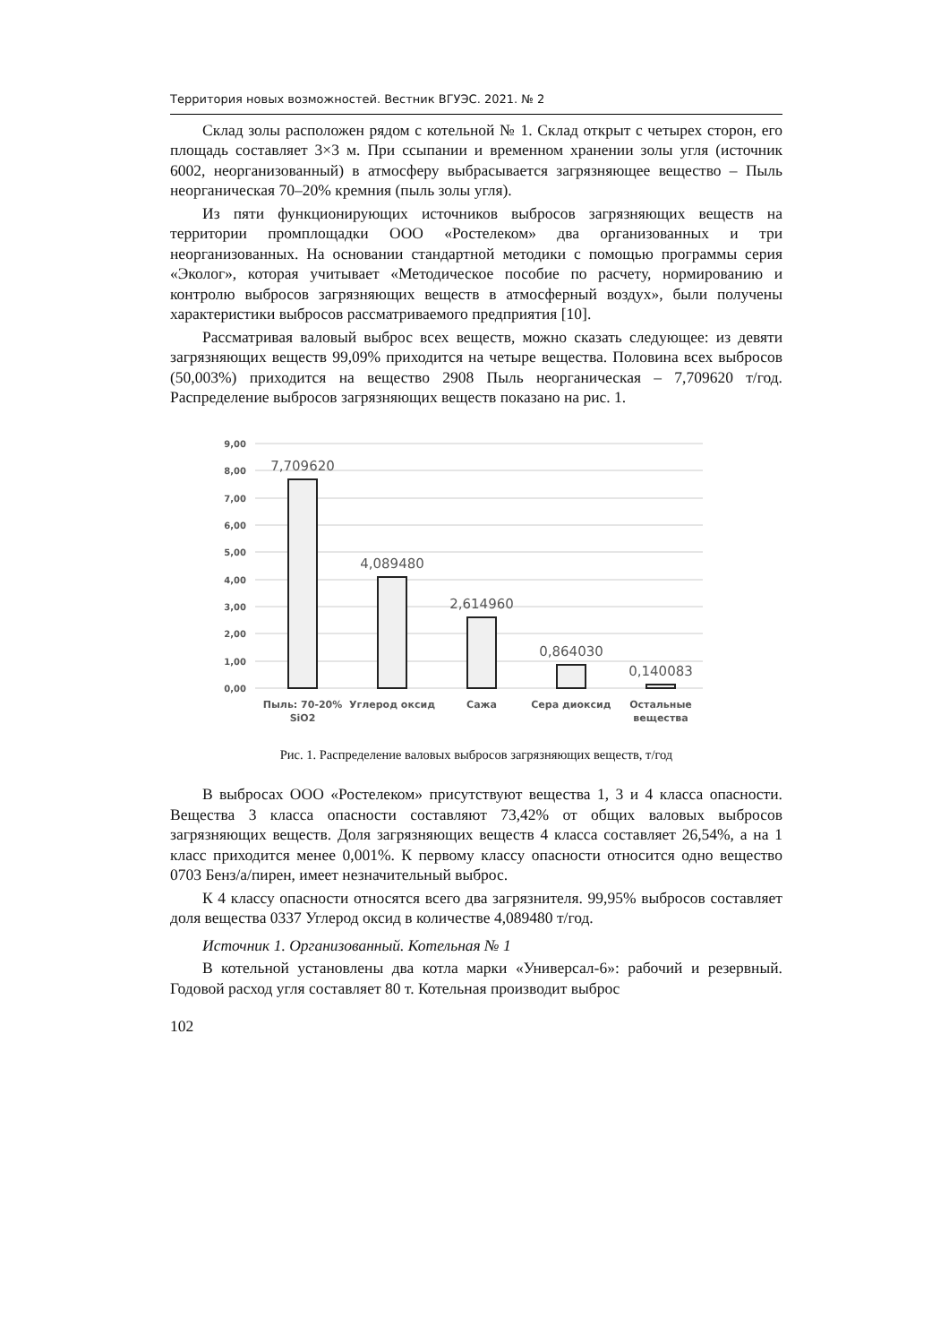Территория новых возможностей. Вестник ВГУЭС. 2021. № 2
Склад золы расположен рядом с котельной № 1. Склад открыт с четырех сторон, его площадь составляет 3×3 м. При ссыпании и временном хранении золы угля (источник 6002, неорганизованный) в атмосферу выбрасывается загрязняющее вещество – Пыль неорганическая 70–20% кремния (пыль золы угля).
Из пяти функционирующих источников выбросов загрязняющих веществ на территории промплощадки ООО «Ростелеком» два организованных и три неорганизованных. На основании стандартной методики с помощью программы серия «Эколог», которая учитывает «Методическое пособие по расчету, нормированию и контролю выбросов загрязняющих веществ в атмосферный воздух», были получены характеристики выбросов рассматриваемого предприятия [10].
Рассматривая валовый выброс всех веществ, можно сказать следующее: из девяти загрязняющих веществ 99,09% приходится на четыре вещества. Половина всех выбросов (50,003%) приходится на вещество 2908 Пыль неорганическая – 7,709620 т/год. Распределение выбросов загрязняющих веществ показано на рис. 1.
9,00
8,00
7,00
6,00
5,00
4,00
3,00
2,00
1,00
0,00
7,709620
4,089480
2,614960
0,864030
0,140083
Пыль: 70-20%
SiO2
Углерод оксид
Сажа
Сера диоксид
Остальные
вещества
Рис. 1. Распределение валовых выбросов загрязняющих веществ, т/год
В выбросах ООО «Ростелеком» присутствуют вещества 1, 3 и 4 класса опасности. Вещества 3 класса опасности составляют 73,42% от общих валовых выбросов загрязняющих веществ. Доля загрязняющих веществ 4 класса составляет 26,54%, а на 1 класс приходится менее 0,001%. К первому классу опасности относится одно вещество 0703 Бенз/а/пирен, имеет незначительный выброс.
К 4 классу опасности относятся всего два загрязнителя. 99,95% выбросов составляет доля вещества 0337 Углерод оксид в количестве 4,089480 т/год.
Источник 1. Организованный. Котельная № 1
В котельной установлены два котла марки «Универсал-6»: рабочий и резервный. Годовой расход угля составляет 80 т. Котельная производит выброс
102